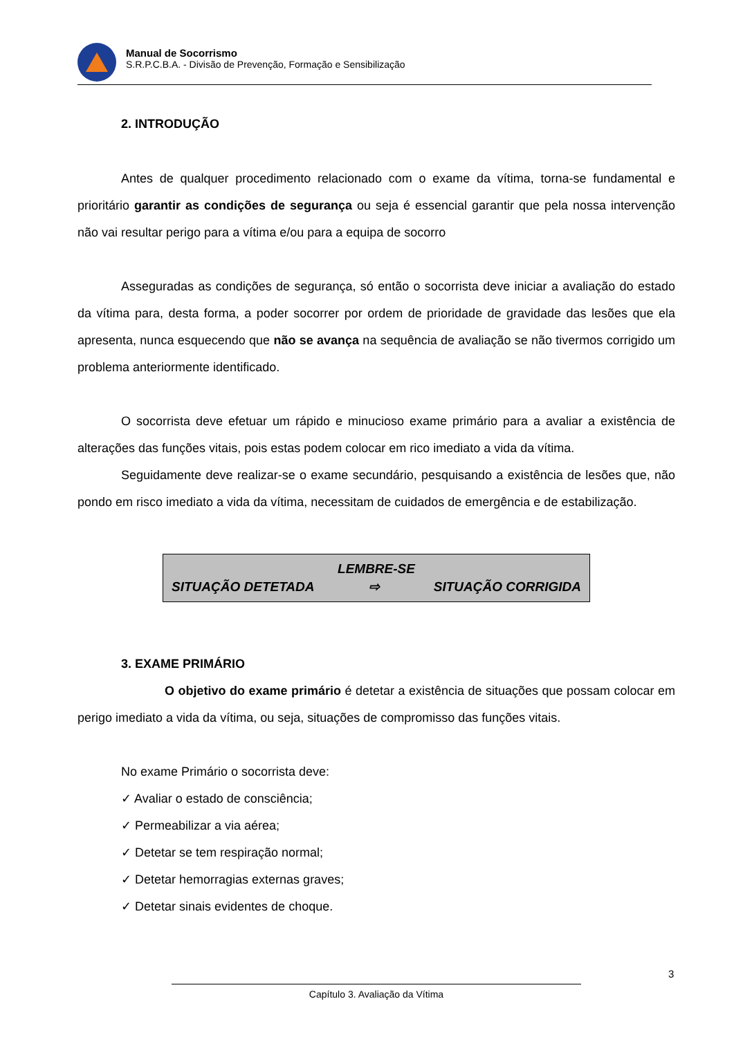Manual de Socorrismo
S.R.P.C.B.A. - Divisão de Prevenção, Formação e Sensibilização
2. INTRODUÇÃO
Antes de qualquer procedimento relacionado com o exame da vítima, torna-se fundamental e prioritário garantir as condições de segurança ou seja é essencial garantir que pela nossa intervenção não vai resultar perigo para a vítima e/ou para a equipa de socorro
Asseguradas as condições de segurança, só então o socorrista deve iniciar a avaliação do estado da vítima para, desta forma, a poder socorrer por ordem de prioridade de gravidade das lesões que ela apresenta, nunca esquecendo que não se avança na sequência de avaliação se não tivermos corrigido um problema anteriormente identificado.
O socorrista deve efetuar um rápido e minucioso exame primário para a avaliar a existência de alterações das funções vitais, pois estas podem colocar em rico imediato a vida da vítima.
Seguidamente deve realizar-se o exame secundário, pesquisando a existência de lesões que, não pondo em risco imediato a vida da vítima, necessitam de cuidados de emergência e de estabilização.
LEMBRE-SE
SITUAÇÃO DETETADA ⇨ SITUAÇÃO CORRIGIDA
3. EXAME PRIMÁRIO
O objetivo do exame primário é detetar a existência de situações que possam colocar em perigo imediato a vida da vítima, ou seja, situações de compromisso das funções vitais.
No exame Primário o socorrista deve:
✓ Avaliar o estado de consciência;
✓ Permeabilizar a via aérea;
✓ Detetar se tem respiração normal;
✓ Detetar hemorragias externas graves;
✓ Detetar sinais evidentes de choque.
3
Capítulo 3. Avaliação da Vítima